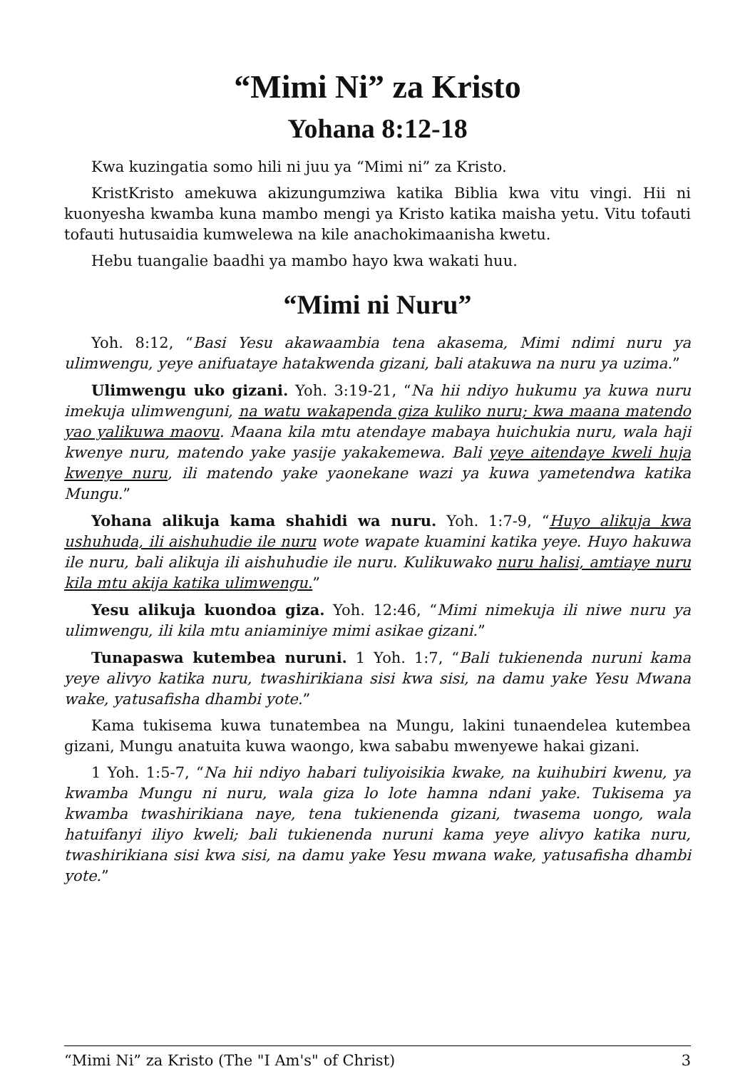“Mimi Ni” za Kristo
Yohana 8:12-18
Kwa kuzingatia somo hili ni juu ya “Mimi ni” za Kristo.
KristKristo amekuwa akizungumziwa katika Biblia kwa vitu vingi. Hii ni kuonyesha kwamba kuna mambo mengi ya Kristo katika maisha yetu. Vitu tofauti tofauti hutusaidia kumwelewa na kile anachokimaanisha kwetu.
Hebu tuangalie baadhi ya mambo hayo kwa wakati huu.
“Mimi ni Nuru”
Yoh. 8:12, “Basi Yesu akawaambia tena akasema, Mimi ndimi nuru ya ulimwengu, yeye anifuataye hatakwenda gizani, bali atakuwa na nuru ya uzima.”
Ulimwengu uko gizani. Yoh. 3:19-21, “Na hii ndiyo hukumu ya kuwa nuru imekuja ulimwenguni, na watu wakapenda giza kuliko nuru; kwa maana matendo yao yalikuwa maovu. Maana kila mtu atendaye mabaya huichukia nuru, wala haji kwenye nuru, matendo yake yasije yakakemewa. Bali yeye aitendaye kweli huja kwenye nuru, ili matendo yake yaonekane wazi ya kuwa yametendwa katika Mungu.”
Yohana alikuja kama shahidi wa nuru. Yoh. 1:7-9, “Huyo alikuja kwa ushuhuda, ili aishuhudie ile nuru wote wapate kuamini katika yeye. Huyo hakuwa ile nuru, bali alikuja ili aishuhudie ile nuru. Kulikuwako nuru halisi, amtiaye nuru kila mtu akija katika ulimwengu.”
Yesu alikuja kuondoa giza. Yoh. 12:46, “Mimi nimekuja ili niwe nuru ya ulimwengu, ili kila mtu aniaminiye mimi asikae gizani.”
Tunapaswa kutembea nuruni. 1 Yoh. 1:7, “Bali tukienenda nuruni kama yeye alivyo katika nuru, twashirikiana sisi kwa sisi, na damu yake Yesu Mwana wake, yatusafisha dhambi yote.”
Kama tukisema kuwa tunatembea na Mungu, lakini tunaendelea kutembea gizani, Mungu anatuita kuwa waongo, kwa sababu mwenyewe hakai gizani.
1 Yoh. 1:5-7, “Na hii ndiyo habari tuliyoisikia kwake, na kuihubiri kwenu, ya kwamba Mungu ni nuru, wala giza lo lote hamna ndani yake. Tukisema ya kwamba twashirikiana naye, tena tukienenda gizani, twasema uongo, wala hatuifanyi iliyo kweli; bali tukienenda nuruni kama yeye alivyo katika nuru, twashirikiana sisi kwa sisi, na damu yake Yesu mwana wake, yatusafisha dhambi yote.”
“Mimi Ni” za Kristo (The "I Am's" of Christ) 3